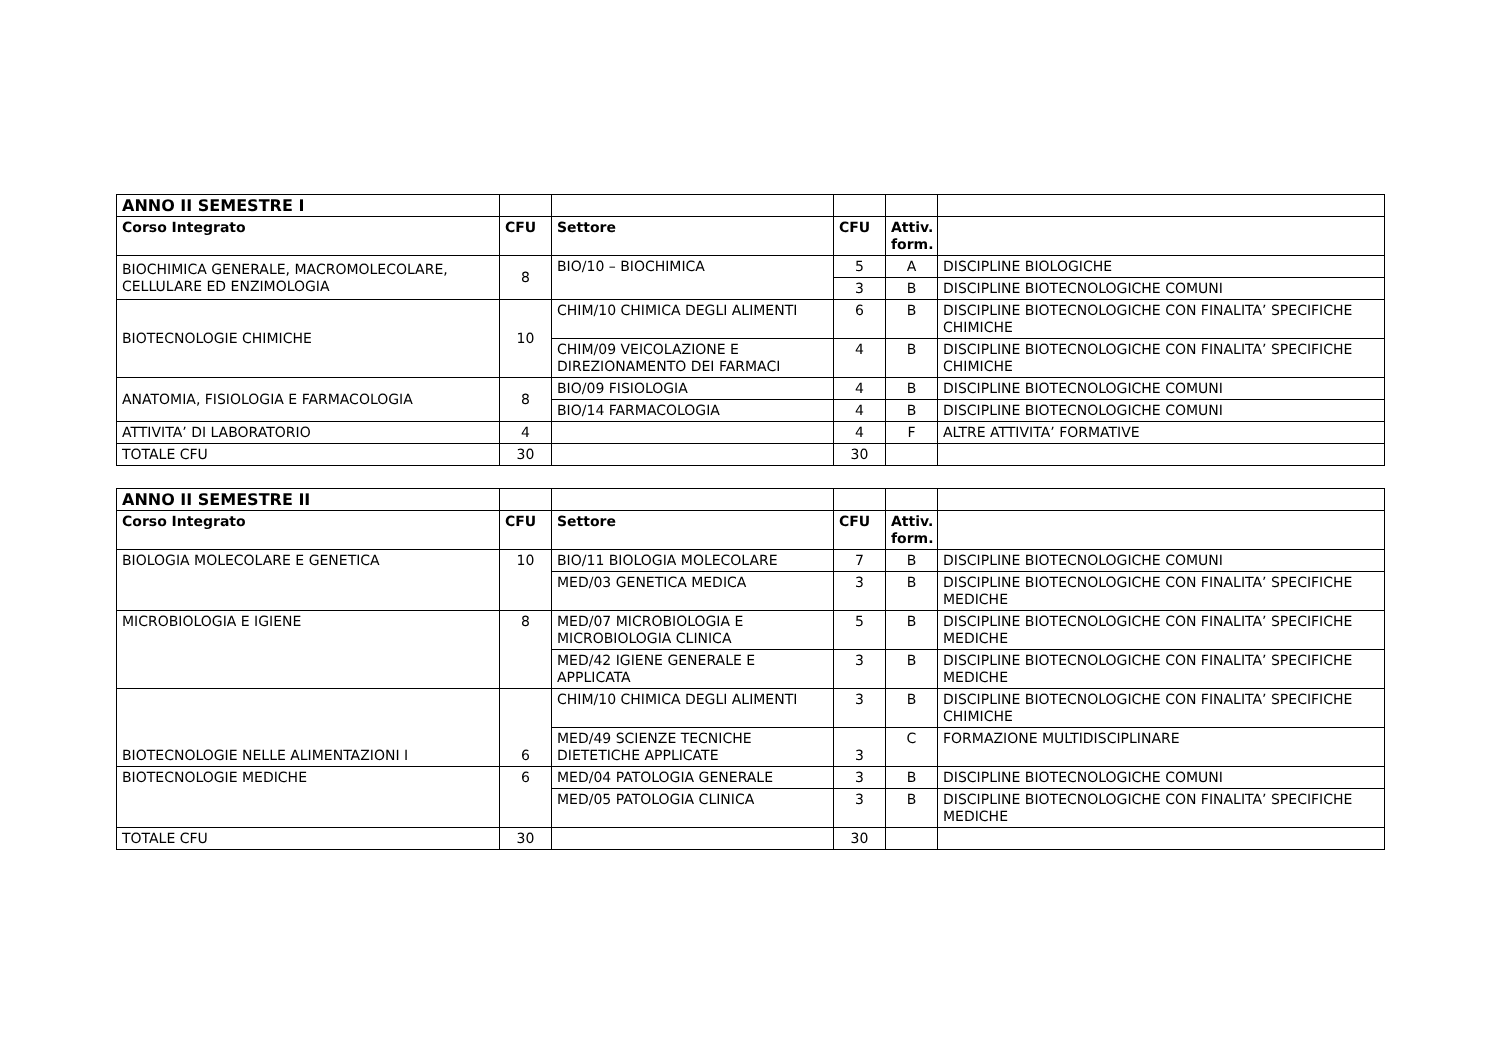| ANNO II SEMESTRE I | | | | | |
| Corso Integrato | CFU | Settore | CFU | Attiv. form. | |
| BIOCHIMICA GENERALE, MACROMOLECOLARE, CELLULARE ED ENZIMOLOGIA | 8 | BIO/10 – BIOCHIMICA | 5 | A | DISCIPLINE BIOLOGICHE |
| | | | 3 | B | DISCIPLINE BIOTECNOLOGICHE COMUNI |
| BIOTECNOLOGIE CHIMICHE | 10 | CHIM/10 CHIMICA DEGLI ALIMENTI | 6 | B | DISCIPLINE BIOTECNOLOGICHE CON FINALITA’ SPECIFICHE CHIMICHE |
| | | CHIM/09 VEICOLAZIONE E DIREZIONAMENTO DEI FARMACI | 4 | B | DISCIPLINE BIOTECNOLOGICHE CON FINALITA’ SPECIFICHE CHIMICHE |
| ANATOMIA, FISIOLOGIA E FARMACOLOGIA | 8 | BIO/09 FISIOLOGIA | 4 | B | DISCIPLINE BIOTECNOLOGICHE COMUNI |
| | | BIO/14 FARMACOLOGIA | 4 | B | DISCIPLINE BIOTECNOLOGICHE COMUNI |
| ATTIVITA’ DI LABORATORIO | 4 | | 4 | F | ALTRE ATTIVITA’ FORMATIVE |
| TOTALE CFU | 30 | | 30 | | |
| ANNO II SEMESTRE II | | | | | |
| Corso Integrato | CFU | Settore | CFU | Attiv. form. | |
| BIOLOGIA MOLECOLARE E GENETICA | 10 | BIO/11 BIOLOGIA MOLECOLARE | 7 | B | DISCIPLINE BIOTECNOLOGICHE COMUNI |
| | | MED/03 GENETICA MEDICA | 3 | B | DISCIPLINE BIOTECNOLOGICHE CON FINALITA’ SPECIFICHE MEDICHE |
| MICROBIOLOGIA E IGIENE | 8 | MED/07 MICROBIOLOGIA E MICROBIOLOGIA CLINICA | 5 | B | DISCIPLINE BIOTECNOLOGICHE CON FINALITA’ SPECIFICHE MEDICHE |
| | | MED/42 IGIENE GENERALE E APPLICATA | 3 | B | DISCIPLINE BIOTECNOLOGICHE CON FINALITA’ SPECIFICHE MEDICHE |
| BIOTECNOLOGIE NELLE ALIMENTAZIONI I | 6 | CHIM/10 CHIMICA DEGLI ALIMENTI | 3 | B | DISCIPLINE BIOTECNOLOGICHE CON FINALITA’ SPECIFICHE CHIMICHE |
| | | MED/49 SCIENZE TECNICHE DIETETICHE APPLICATE | 3 | C | FORMAZIONE MULTIDISCIPLINARE |
| BIOTECNOLOGIE MEDICHE | 6 | MED/04 PATOLOGIA GENERALE | 3 | B | DISCIPLINE BIOTECNOLOGICHE COMUNI |
| | | MED/05 PATOLOGIA CLINICA | 3 | B | DISCIPLINE BIOTECNOLOGICHE CON FINALITA’ SPECIFICHE MEDICHE |
| TOTALE CFU | 30 | | 30 | | |